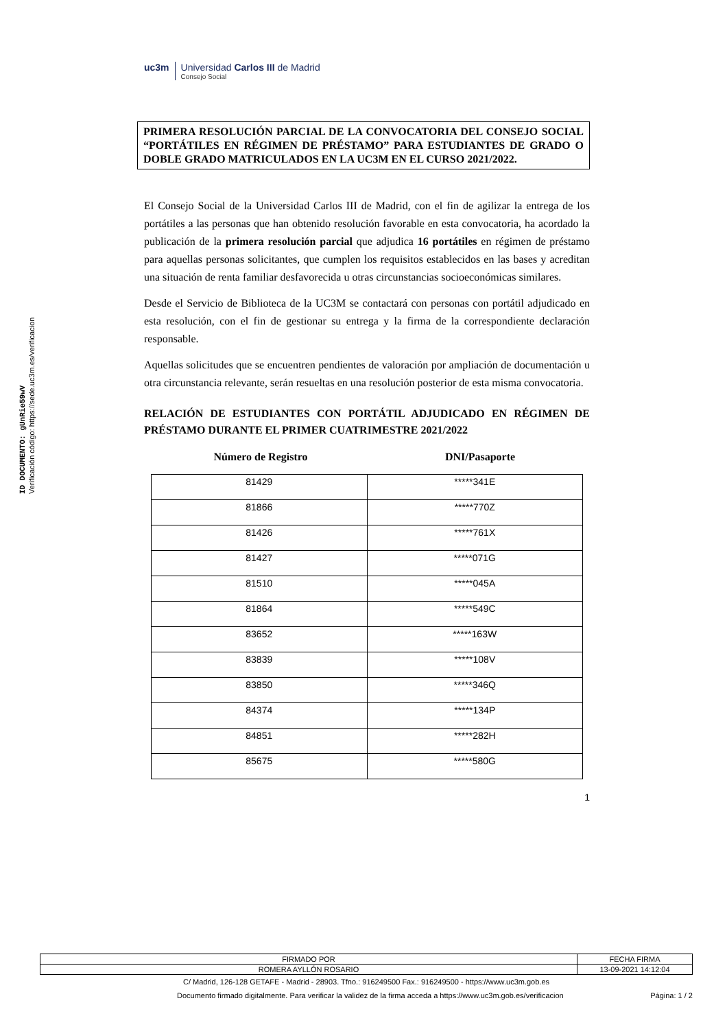ID DOCUMENTO: gUnRie59wV
Verificación código: https://sede.uc3m.es/verificacion
uc3m Universidad Carlos III de Madrid
Consejo Social
PRIMERA RESOLUCIÓN PARCIAL DE LA CONVOCATORIA DEL CONSEJO SOCIAL “PORTÁTILES EN RÉGIMEN DE PRÉSTAMO” PARA ESTUDIANTES DE GRADO O DOBLE GRADO MATRICULADOS EN LA UC3M EN EL CURSO 2021/2022.
El Consejo Social de la Universidad Carlos III de Madrid, con el fin de agilizar la entrega de los portátiles a las personas que han obtenido resolución favorable en esta convocatoria, ha acordado la publicación de la primera resolución parcial que adjudica 16 portátiles en régimen de préstamo para aquellas personas solicitantes, que cumplen los requisitos establecidos en las bases y acreditan una situación de renta familiar desfavorecida u otras circunstancias socioeconómicas similares.
Desde el Servicio de Biblioteca de la UC3M se contactará con personas con portátil adjudicado en esta resolución, con el fin de gestionar su entrega y la firma de la correspondiente declaración responsable.
Aquellas solicitudes que se encuentren pendientes de valoración por ampliación de documentación u otra circunstancia relevante, serán resueltas en una resolución posterior de esta misma convocatoria.
RELACIÓN DE ESTUDIANTES CON PORTÁTIL ADJUDICADO EN RÉGIMEN DE PRÉSTAMO DURANTE EL PRIMER CUATRIMESTRE 2021/2022
Número de Registro DNI/Pasaporte
| 81429 | *****341E |
| 81866 | *****770Z |
| 81426 | *****761X |
| 81427 | *****071G |
| 81510 | *****045A |
| 81864 | *****549C |
| 83652 | *****163W |
| 83839 | *****108V |
| 83850 | *****346Q |
| 84374 | *****134P |
| 84851 | *****282H |
| 85675 | *****580G |
1
| FIRMADO POR | FECHA FIRMA |
| ROMERA AYLLÓN ROSARIO | 13-09-2021 14:12:04 |
C/ Madrid, 126-128 GETAFE - Madrid - 28903. Tfno.: 916249500 Fax.: 916249500 - https://www.uc3m.gob.es
Documento firmado digitalmente. Para verificar la validez de la firma acceda a https://www.uc3m.gob.es/verificacion Página: 1 / 2